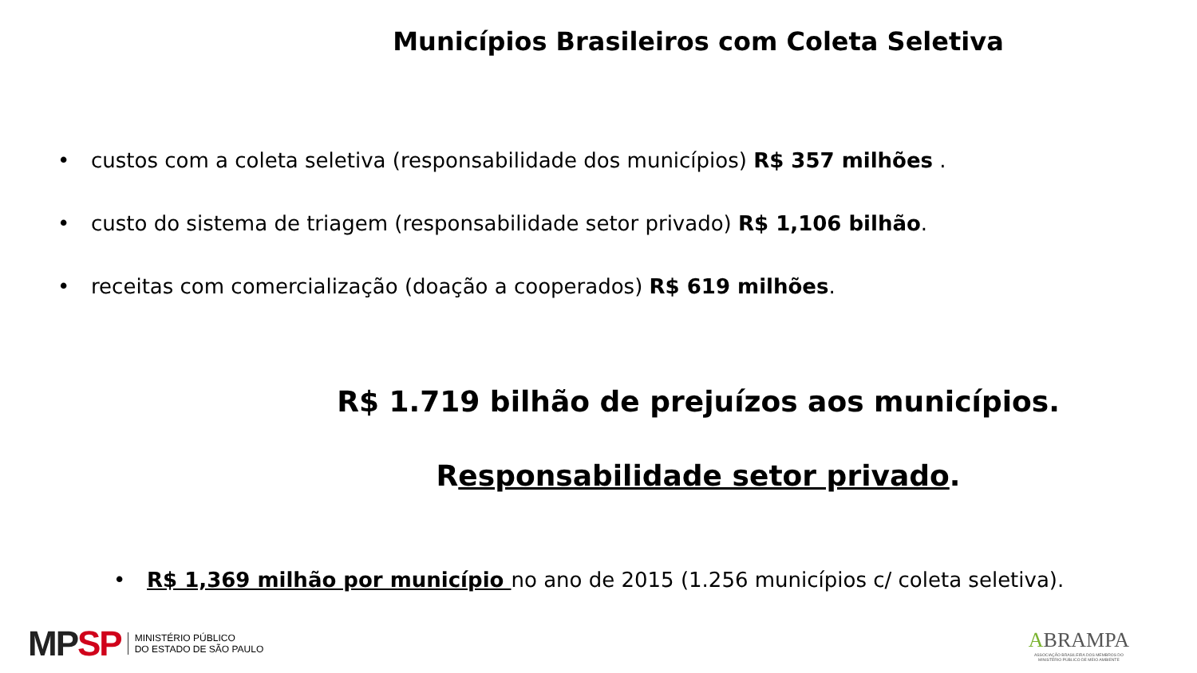Municípios Brasileiros com Coleta Seletiva
• custos com a coleta seletiva (responsabilidade dos municípios) R$ 357 milhões .
• custo do sistema de triagem (responsabilidade setor privado) R$ 1,106 bilhão.
• receitas com comercialização (doação a cooperados) R$ 619 milhões.
R$ 1.719 bilhão de prejuízos aos municípios.
Responsabilidade setor privado.
• R$ 1,369 milhão por município no ano de 2015 (1.256 municípios c/ coleta seletiva).
MP SP
MINISTÉRIO PÚBLICO
DO ESTADO DE SÃO PAULO
ABRAMPA
ASSOCIAÇÃO BRASILEIRA DOS MEMBROS DO
MINISTÉRIO PÚBLICO DE MEIO AMBIENTE